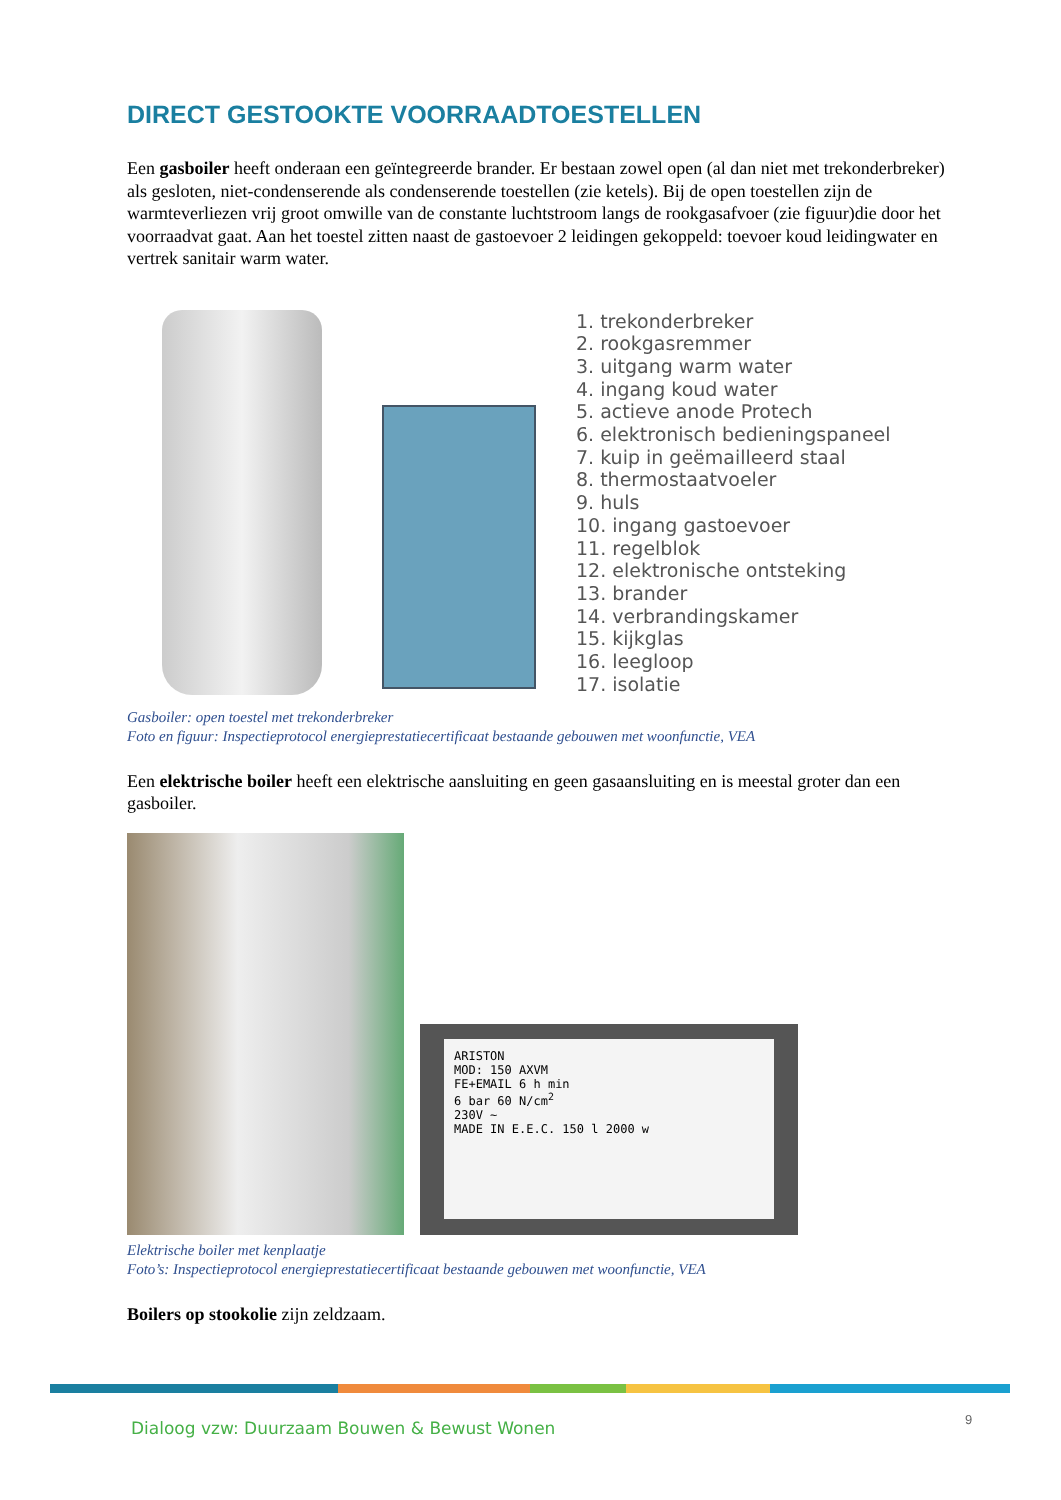DIRECT GESTOOKTE VOORRAADTOESTELLEN
Een gasboiler heeft onderaan een geïntegreerde brander. Er bestaan zowel open (al dan niet met trekonderbreker) als gesloten, niet-condenserende als condenserende toestellen (zie ketels). Bij de open toestellen zijn de warmteverliezen vrij groot omwille van de constante luchtstroom langs de rookgasafvoer (zie figuur)die door het voorraadvat gaat. Aan het toestel zitten naast de gastoevoer 2 leidingen gekoppeld: toevoer koud leidingwater en vertrek sanitair warm water.
1. trekonderbreker
2. rookgasremmer
3. uitgang warm water
4. ingang koud water
5. actieve anode Protech
6. elektronisch bedieningspaneel
7. kuip in geëmailleerd staal
8. thermostaatvoeler
9. huls
10. ingang gastoevoer
11. regelblok
12. elektronische ontsteking
13. brander
14. verbrandingskamer
15. kijkglas
16. leegloop
17. isolatie
Gasboiler: open toestel met trekonderbreker
Foto en figuur: Inspectieprotocol energieprestatiecertificaat bestaande gebouwen met woonfunctie, VEA
Een elektrische boiler heeft een elektrische aansluiting en geen gasaansluiting en is meestal groter dan een gasboiler.
ARISTON
MOD: 150 AXVM
FE+EMAIL 6 h min
6 bar 60 N/cm<sup>2</sup>
230V ~
MADE IN E.E.C. 150 l 2000 w
Elektrische boiler met kenplaatje
Foto’s: Inspectieprotocol energieprestatiecertificaat bestaande gebouwen met woonfunctie, VEA
Boilers op stookolie zijn zeldzaam.
Dialoog vzw: Duurzaam Bouwen & Bewust Wonen
9